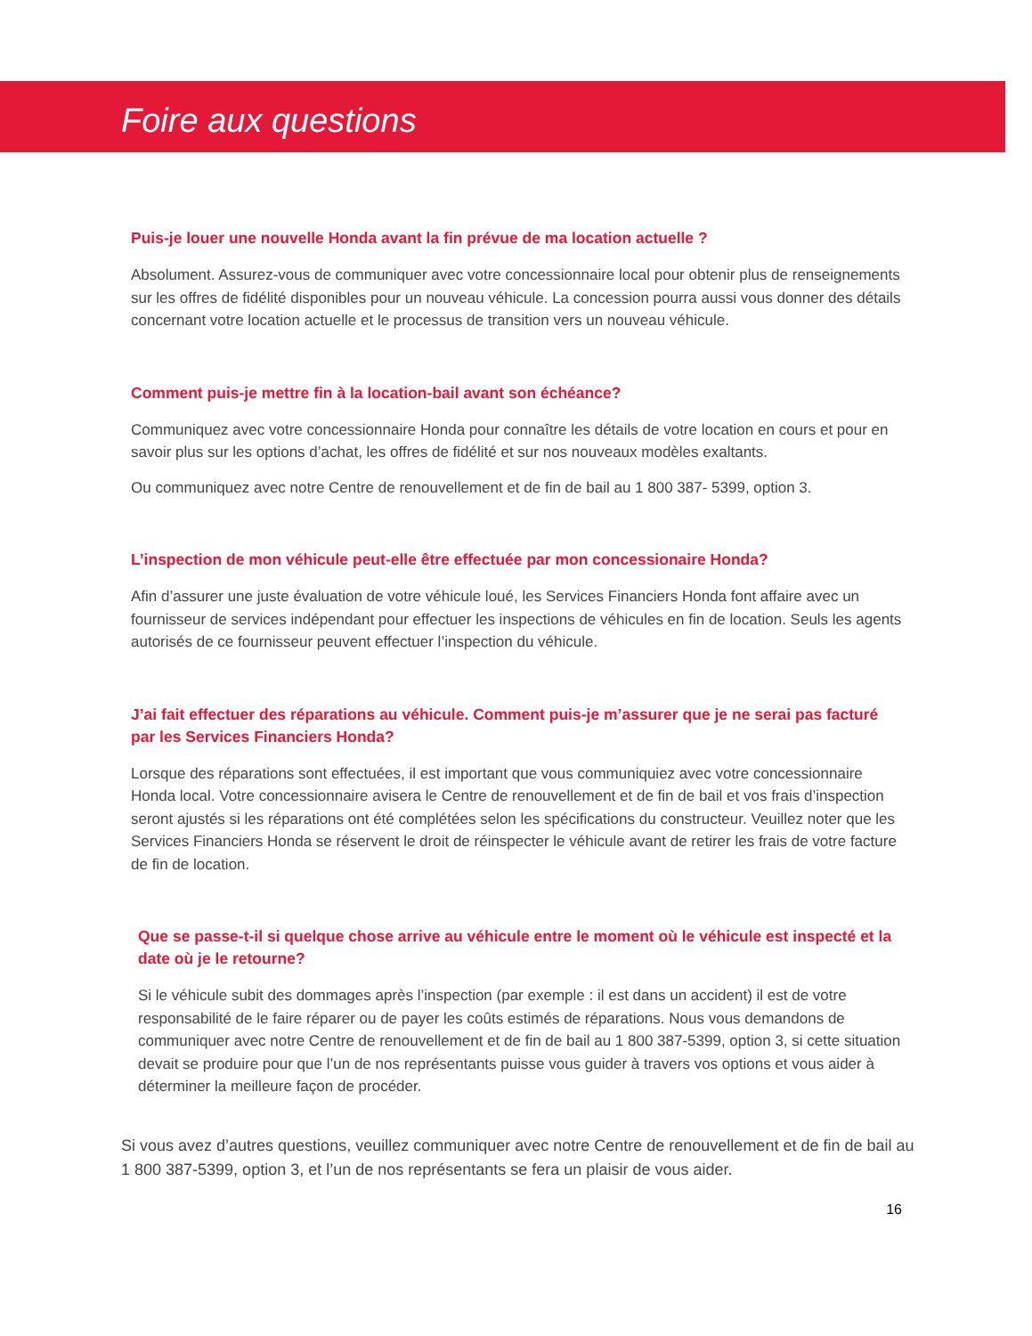Foire aux questions
Puis-je louer une nouvelle Honda avant la fin prévue de ma location actuelle ?
Absolument. Assurez-vous de communiquer avec votre concessionnaire local pour obtenir plus de renseignements sur les offres de fidélité disponibles pour un nouveau véhicule. La concession pourra aussi vous donner des détails concernant votre location actuelle et le processus de transition vers un nouveau véhicule.
Comment puis-je mettre fin à la location-bail avant son échéance?
Communiquez avec votre concessionnaire Honda pour connaître les détails de votre location en cours et pour en savoir plus sur les options d’achat, les offres de fidélité et sur nos nouveaux modèles exaltants.
Ou communiquez avec notre Centre de renouvellement et de fin de bail au 1 800 387- 5399, option 3.
L’inspection de mon véhicule peut-elle être effectuée par mon concessionaire Honda?
Afin d’assurer une juste évaluation de votre véhicule loué, les Services Financiers Honda font affaire avec un fournisseur de services indépendant pour effectuer les inspections de véhicules en fin de location. Seuls les agents autorisés de ce fournisseur peuvent effectuer l’inspection du véhicule.
J’ai fait effectuer des réparations au véhicule. Comment puis-je m’assurer que je ne serai pas facturé par les Services Financiers Honda?
Lorsque des réparations sont effectuées, il est important que vous communiquiez avec votre concessionnaire Honda local. Votre concessionnaire avisera le Centre de renouvellement et de fin de bail et vos frais d’inspection seront ajustés si les réparations ont été complétées selon les spécifications du constructeur. Veuillez noter que les Services Financiers Honda se réservent le droit de réinspecter le véhicule avant de retirer les frais de votre facture de fin de location.
Que se passe-t-il si quelque chose arrive au véhicule entre le moment où le véhicule est inspecté et la date où je le retourne?
Si le véhicule subit des dommages après l’inspection (par exemple : il est dans un accident) il est de votre responsabilité de le faire réparer ou de payer les coûts estimés de réparations. Nous vous demandons de communiquer avec notre Centre de renouvellement et de fin de bail au 1 800 387-5399, option 3, si cette situation devait se produire pour que l’un de nos représentants puisse vous guider à travers vos options et vous aider à déterminer la meilleure façon de procéder.
Si vous avez d’autres questions, veuillez communiquer avec notre Centre de renouvellement et de fin de bail au 1 800 387-5399, option 3, et l’un de nos représentants se fera un plaisir de vous aider.
16